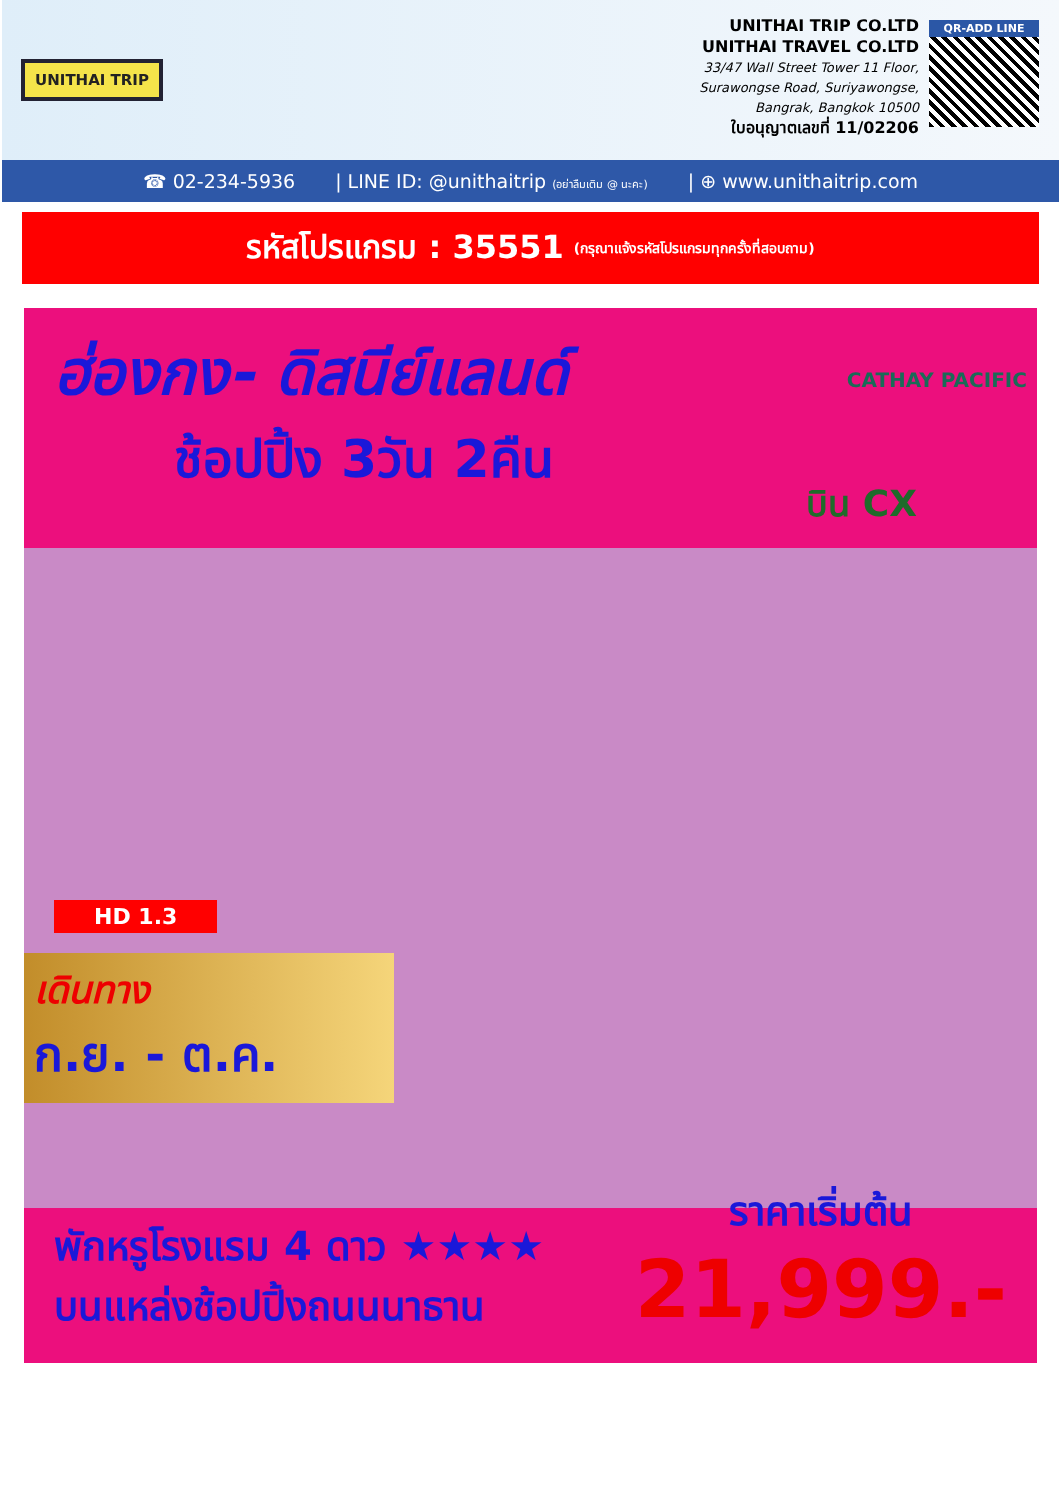UNITHAI TRIP
UNITHAI TRIP CO.LTD
UNITHAI TRAVEL CO.LTD
33/47 Wall Street Tower 11 Floor,
Surawongse Road, Suriyawongse,
Bangrak, Bangkok 10500
ใบอนุญาตเลขที่ 11/02206
QR-ADD LINE
☎ 02-234-5936 | LINE ID: @unithaitrip (อย่าลืมเติม @ นะคะ) | ⊕ www.unithaitrip.com
รหัสโปรแกรม : 35551 (กรุณาแจ้งรหัสโปรแกรมทุกครั้งที่สอบถาม)
ฮ่องกง- ดิสนีย์แลนด์
ช้อปปิ้ง 3วัน 2คืน
CATHAY PACIFIC
บิน CX
HD 1.3
เดินทาง
ก.ย. - ต.ค.
พักหรูโรงแรม 4 ดาว ★★★★
บนแหล่งช้อปปิ้งถนนนาธาน
ราคาเริ่มต้น
21,999.-